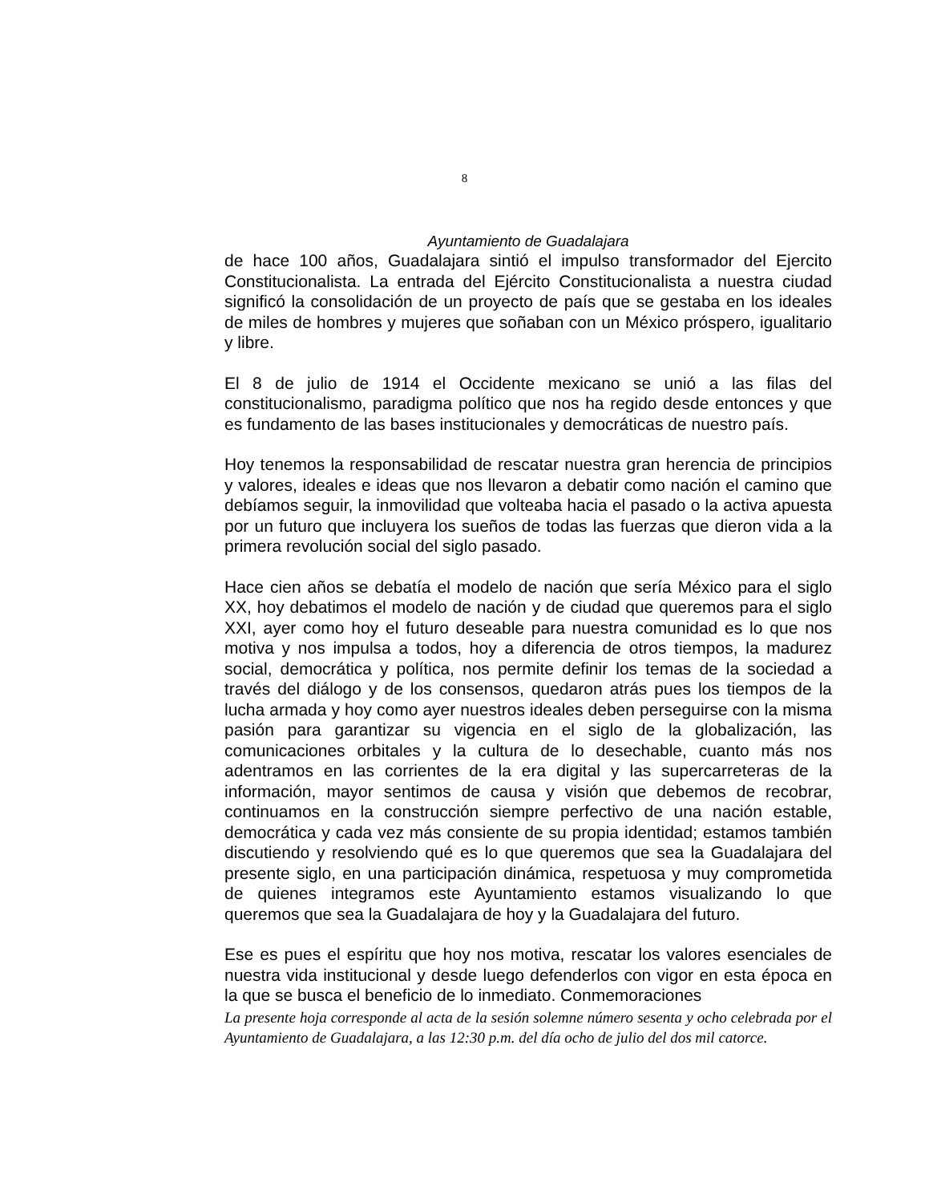8
Ayuntamiento de Guadalajara
de hace 100 años, Guadalajara sintió el impulso transformador del Ejercito Constitucionalista. La entrada del Ejército Constitucionalista a nuestra ciudad significó la consolidación de un proyecto de país que se gestaba en los ideales de miles de hombres y mujeres que soñaban con un México próspero, igualitario y libre.
El 8 de julio de 1914 el Occidente mexicano se unió a las filas del constitucionalismo, paradigma político que nos ha regido desde entonces y que es fundamento de las bases institucionales y democráticas de nuestro país.
Hoy tenemos la responsabilidad de rescatar nuestra gran herencia de principios y valores, ideales e ideas que nos llevaron a debatir como nación el camino que debíamos seguir, la inmovilidad que volteaba hacia el pasado o la activa apuesta por un futuro que incluyera los sueños de todas las fuerzas que dieron vida a la primera revolución social del siglo pasado.
Hace cien años se debatía el modelo de nación que sería México para el siglo XX, hoy debatimos el modelo de nación y de ciudad que queremos para el siglo XXI, ayer como hoy el futuro deseable para nuestra comunidad es lo que nos motiva y nos impulsa a todos, hoy a diferencia de otros tiempos, la madurez social, democrática y política, nos permite definir los temas de la sociedad a través del diálogo y de los consensos, quedaron atrás pues los tiempos de la lucha armada y hoy como ayer nuestros ideales deben perseguirse con la misma pasión para garantizar su vigencia en el siglo de la globalización, las comunicaciones orbitales y la cultura de lo desechable, cuanto más nos adentramos en las corrientes de la era digital y las supercarreteras de la información, mayor sentimos de causa y visión que debemos de recobrar, continuamos en la construcción siempre perfectivo de una nación estable, democrática y cada vez más consiente de su propia identidad; estamos también discutiendo y resolviendo qué es lo que queremos que sea la Guadalajara del presente siglo, en una participación dinámica, respetuosa y muy comprometida de quienes integramos este Ayuntamiento estamos visualizando lo que queremos que sea la Guadalajara de hoy y la Guadalajara del futuro.
Ese es pues el espíritu que hoy nos motiva, rescatar los valores esenciales de nuestra vida institucional y desde luego defenderlos con vigor en esta época en la que se busca el beneficio de lo inmediato. Conmemoraciones
La presente hoja corresponde al acta de la sesión solemne número sesenta y ocho celebrada por el Ayuntamiento de Guadalajara, a las 12:30 p.m. del día ocho de julio del dos mil catorce.